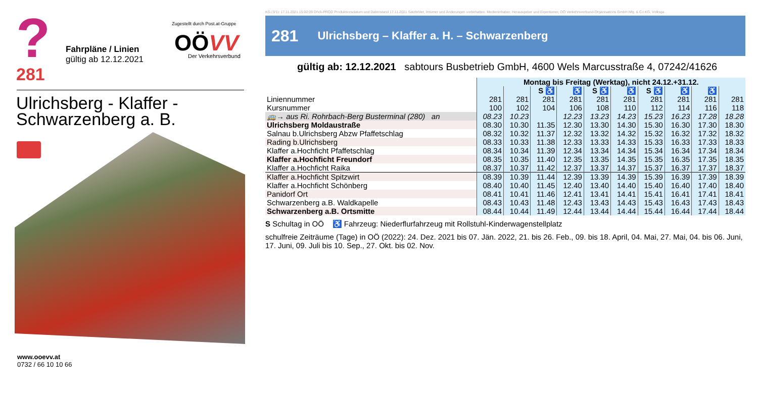? 281
Fahrpläne / Linien
gültig ab 12.12.2021
Zugestellt durch Post.at-Gruppe
OÖVV Der Verkehrsverbund
Ulrichsberg - Klaffer -
Schwarzenberg a. B.
www.ooevv.at
0732 / 66 10 10 66
KG (3/1): 17.11.2021 15:02:09 DIVA-PROD Produktionsdatum und Datenstand 17.11.2021 Satzfehler, Irrtümer und Änderungen vorbehalten. Medieninhaber, Herausgeber und Eigentümer, OÖ Verkehrsverbund-Organisations GmbH Nfg. & Co KG, Volksga
281 Ulrichsberg – Klaffer a. H. – Schwarzenberg
gültig ab: 12.12.2021 sabtours Busbetrieb GmbH, 4600 Wels Marcusstraße 4, 07242/41626
| | Montag bis Freitag (Werktag), nicht 24.12.+31.12. | | | | | | | | | |
| --- | --- | --- | --- | --- | --- | --- | --- | --- | --- | --- |
| | | | S ♿ | ♿ | S ♿ | ♿ | S ♿ | ♿ | ♿ | |
| Liniennummer | 281 | 281 | 281 | 281 | 281 | 281 | 281 | 281 | 281 | 281 |
| Kursnummer | 100 | 102 | 104 | 106 | 108 | 110 | 112 | 114 | 116 | 118 |
| 🚌→ aus Ri. Rohrbach-Berg Busterminal (280) an | 08.23 | 10.23 | | 12.23 | 13.23 | 14.23 | 15.23 | 16.23 | 17.28 | 18.28 |
| Ulrichsberg Moldaustraße | 08.30 | 10.30 | 11.35 | 12.30 | 13.30 | 14.30 | 15.30 | 16.30 | 17.30 | 18.30 |
| Salnau b.Ulrichsberg Abzw Pfaffetschlag | 08.32 | 10.32 | 11.37 | 12.32 | 13.32 | 14.32 | 15.32 | 16.32 | 17.32 | 18.32 |
| Rading b.Ulrichsberg | 08.33 | 10.33 | 11.38 | 12.33 | 13.33 | 14.33 | 15.33 | 16.33 | 17.33 | 18.33 |
| Klaffer a.Hochficht Pfaffetschlag | 08.34 | 10.34 | 11.39 | 12.34 | 13.34 | 14.34 | 15.34 | 16.34 | 17.34 | 18.34 |
| Klaffer a.Hochficht Freundorf | 08.35 | 10.35 | 11.40 | 12.35 | 13.35 | 14.35 | 15.35 | 16.35 | 17.35 | 18.35 |
| Klaffer a.Hochficht Raika | 08.37 | 10.37 | 11.42 | 12.37 | 13.37 | 14.37 | 15.37 | 16.37 | 17.37 | 18.37 |
| Klaffer a.Hochficht Spitzwirt | 08.39 | 10.39 | 11.44 | 12.39 | 13.39 | 14.39 | 15.39 | 16.39 | 17.39 | 18.39 |
| Klaffer a.Hochficht Schönberg | 08.40 | 10.40 | 11.45 | 12.40 | 13.40 | 14.40 | 15.40 | 16.40 | 17.40 | 18.40 |
| Panidorf Ort | 08.41 | 10.41 | 11.46 | 12.41 | 13.41 | 14.41 | 15.41 | 16.41 | 17.41 | 18.41 |
| Schwarzenberg a.B. Waldkapelle | 08.43 | 10.43 | 11.48 | 12.43 | 13.43 | 14.43 | 15.43 | 16.43 | 17.43 | 18.43 |
| Schwarzenberg a.B. Ortsmitte | 08.44 | 10.44 | 11.49 | 12.44 | 13.44 | 14.44 | 15.44 | 16.44 | 17.44 | 18.44 |
S Schultag in OÖ ♿ Fahrzeug: Niederflurfahrzeug mit Rollstuhl-Kinderwagenstellplatz
schulfreie Zeiträume (Tage) in OÖ (2022): 24. Dez. 2021 bis 07. Jän. 2022, 21. bis 26. Feb., 09. bis 18. April, 04. Mai, 27. Mai, 04. bis 06. Juni, 17. Juni, 09. Juli bis 10. Sep., 27. Okt. bis 02. Nov.